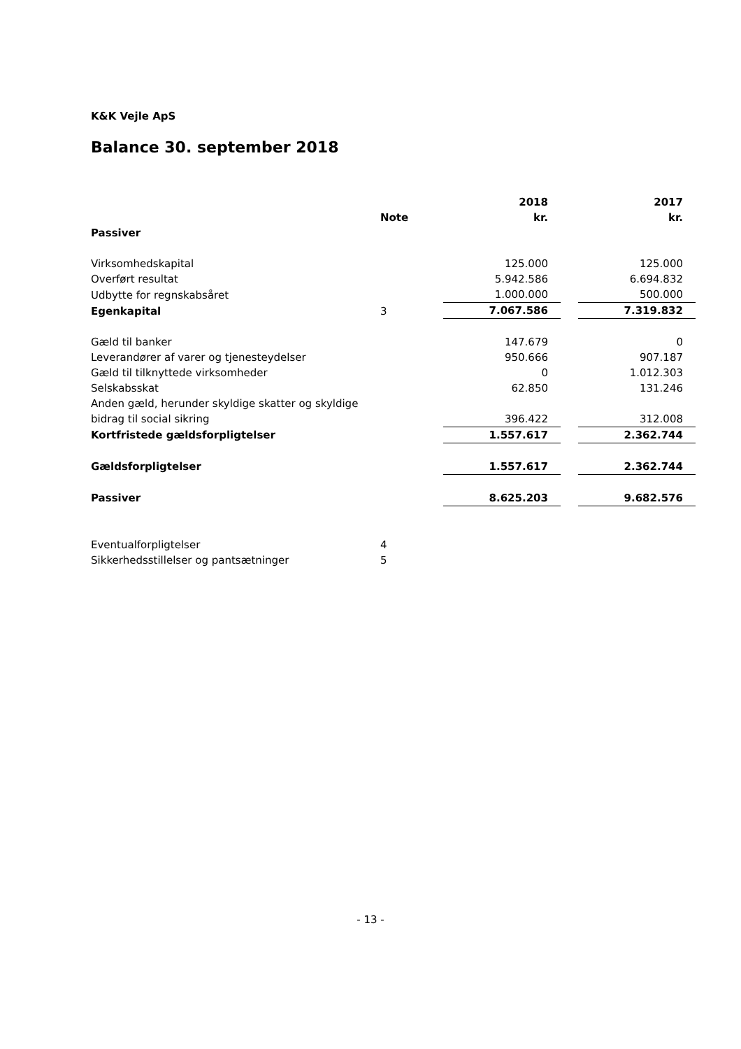K&K Vejle ApS
Balance 30. september 2018
| | Note | 2018 kr. | | 2017 kr. |
| --- | --- | --- | --- | --- |
| Passiver | | | | |
| Virksomhedskapital | | 125.000 | | 125.000 |
| Overført resultat | | 5.942.586 | | 6.694.832 |
| Udbytte for regnskabsåret | | 1.000.000 | | 500.000 |
| Egenkapital | 3 | 7.067.586 | | 7.319.832 |
| Gæld til banker | | 147.679 | | 0 |
| Leverandører af varer og tjenesteydelser | | 950.666 | | 907.187 |
| Gæld til tilknyttede virksomheder | | 0 | | 1.012.303 |
| Selskabsskat | | 62.850 | | 131.246 |
| Anden gæld, herunder skyldige skatter og skyldige bidrag til social sikring | | 396.422 | | 312.008 |
| Kortfristede gældsforpligtelser | | 1.557.617 | | 2.362.744 |
| Gældsforpligtelser | | 1.557.617 | | 2.362.744 |
| Passiver | | 8.625.203 | | 9.682.576 |
| Eventualforpligtelser | 4 | | | |
| Sikkerhedsstillelser og pantsætninger | 5 | | | |
- 13 -